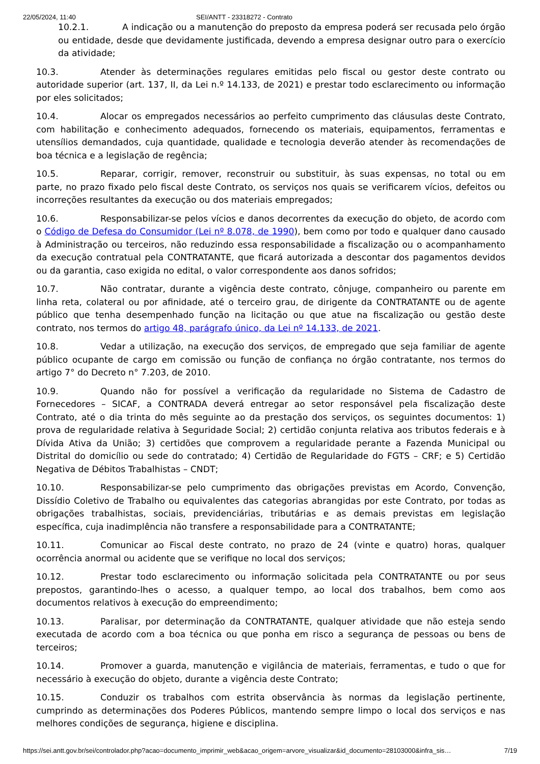22/05/2024, 11:40 SEI/ANTT - 23318272 - Contrato
10.2.1. A indicação ou a manutenção do preposto da empresa poderá ser recusada pelo órgão ou entidade, desde que devidamente justificada, devendo a empresa designar outro para o exercício da atividade;
10.3. Atender às determinações regulares emitidas pelo fiscal ou gestor deste contrato ou autoridade superior (art. 137, II, da Lei n.º 14.133, de 2021) e prestar todo esclarecimento ou informação por eles solicitados;
10.4. Alocar os empregados necessários ao perfeito cumprimento das cláusulas deste Contrato, com habilitação e conhecimento adequados, fornecendo os materiais, equipamentos, ferramentas e utensílios demandados, cuja quantidade, qualidade e tecnologia deverão atender às recomendações de boa técnica e a legislação de regência;
10.5. Reparar, corrigir, remover, reconstruir ou substituir, às suas expensas, no total ou em parte, no prazo fixado pelo fiscal deste Contrato, os serviços nos quais se verificarem vícios, defeitos ou incorreções resultantes da execução ou dos materiais empregados;
10.6. Responsabilizar-se pelos vícios e danos decorrentes da execução do objeto, de acordo com o Código de Defesa do Consumidor (Lei nº 8.078, de 1990), bem como por todo e qualquer dano causado à Administração ou terceiros, não reduzindo essa responsabilidade a fiscalização ou o acompanhamento da execução contratual pela CONTRATANTE, que ficará autorizada a descontar dos pagamentos devidos ou da garantia, caso exigida no edital, o valor correspondente aos danos sofridos;
10.7. Não contratar, durante a vigência deste contrato, cônjuge, companheiro ou parente em linha reta, colateral ou por afinidade, até o terceiro grau, de dirigente da CONTRATANTE ou de agente público que tenha desempenhado função na licitação ou que atue na fiscalização ou gestão deste contrato, nos termos do artigo 48, parágrafo único, da Lei nº 14.133, de 2021.
10.8. Vedar a utilização, na execução dos serviços, de empregado que seja familiar de agente público ocupante de cargo em comissão ou função de confiança no órgão contratante, nos termos do artigo 7° do Decreto n° 7.203, de 2010.
10.9. Quando não for possível a verificação da regularidade no Sistema de Cadastro de Fornecedores – SICAF, a CONTRADA deverá entregar ao setor responsável pela fiscalização deste Contrato, até o dia trinta do mês seguinte ao da prestação dos serviços, os seguintes documentos: 1) prova de regularidade relativa à Seguridade Social; 2) certidão conjunta relativa aos tributos federais e à Dívida Ativa da União; 3) certidões que comprovem a regularidade perante a Fazenda Municipal ou Distrital do domicílio ou sede do contratado; 4) Certidão de Regularidade do FGTS – CRF; e 5) Certidão Negativa de Débitos Trabalhistas – CNDT;
10.10. Responsabilizar-se pelo cumprimento das obrigações previstas em Acordo, Convenção, Dissídio Coletivo de Trabalho ou equivalentes das categorias abrangidas por este Contrato, por todas as obrigações trabalhistas, sociais, previdenciárias, tributárias e as demais previstas em legislação específica, cuja inadimplência não transfere a responsabilidade para a CONTRATANTE;
10.11. Comunicar ao Fiscal deste contrato, no prazo de 24 (vinte e quatro) horas, qualquer ocorrência anormal ou acidente que se verifique no local dos serviços;
10.12. Prestar todo esclarecimento ou informação solicitada pela CONTRATANTE ou por seus prepostos, garantindo-lhes o acesso, a qualquer tempo, ao local dos trabalhos, bem como aos documentos relativos à execução do empreendimento;
10.13. Paralisar, por determinação da CONTRATANTE, qualquer atividade que não esteja sendo executada de acordo com a boa técnica ou que ponha em risco a segurança de pessoas ou bens de terceiros;
10.14. Promover a guarda, manutenção e vigilância de materiais, ferramentas, e tudo o que for necessário à execução do objeto, durante a vigência deste Contrato;
10.15. Conduzir os trabalhos com estrita observância às normas da legislação pertinente, cumprindo as determinações dos Poderes Públicos, mantendo sempre limpo o local dos serviços e nas melhores condições de segurança, higiene e disciplina.
https://sei.antt.gov.br/sei/controlador.php?acao=documento_imprimir_web&acao_origem=arvore_visualizar&id_documento=28103000&infra_sis… 7/19